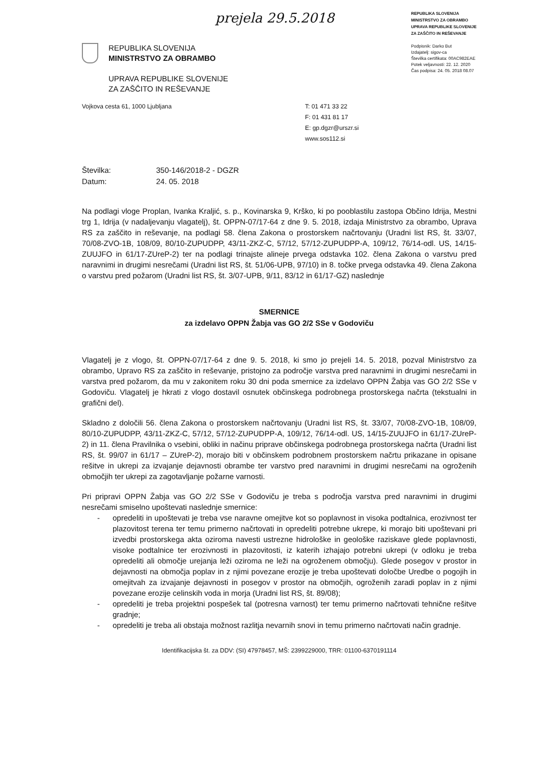prejela 29.5.2018
REPUBLIKA SLOVENIJA
MINISTRSTVO ZA OBRAMBO
UPRAVA REPUBLIKE SLOVENIJE
ZA ZAŠČITO IN REŠEVANJE
Podpisnik: Darko But
Izdajatelj: sigov-ca
Številka certifikata: 00AC982EAE
Potek veljavnosti: 22. 12. 2020
Čas podpisa: 24. 05. 2018 08.07
REPUBLIKA SLOVENIJA
MINISTRSTVO ZA OBRAMBO
UPRAVA REPUBLIKE SLOVENIJE
ZA ZAŠČITO IN REŠEVANJE
Vojkova cesta 61, 1000 Ljubljana T: 01 471 33 22
F: 01 431 81 17
E: gp.dgzr@urszr.si
www.sos112.si
Številka: 350-146/2018-2 - DGZR
Datum: 24. 05. 2018
Na podlagi vloge Proplan, Ivanka Kraljić, s. p., Kovinarska 9, Krško, ki po pooblastilu zastopa Občino Idrija, Mestni trg 1, Idrija (v nadaljevanju vlagatelj), št. OPPN-07/17-64 z dne 9. 5. 2018, izdaja Ministrstvo za obrambo, Uprava RS za zaščito in reševanje, na podlagi 58. člena Zakona o prostorskem načrtovanju (Uradni list RS, št. 33/07, 70/08-ZVO-1B, 108/09, 80/10-ZUPUDPP, 43/11-ZKZ-C, 57/12, 57/12-ZUPUDPP-A, 109/12, 76/14-odl. US, 14/15-ZUUJFO in 61/17-ZUreP-2) ter na podlagi trinajste alineje prvega odstavka 102. člena Zakona o varstvu pred naravnimi in drugimi nesrečami (Uradni list RS, št. 51/06-UPB, 97/10) in 8. točke prvega odstavka 49. člena Zakona o varstvu pred požarom (Uradni list RS, št. 3/07-UPB, 9/11, 83/12 in 61/17-GZ) naslednje
SMERNICE
za izdelavo OPPN Žabja vas GO 2/2 SSe v Godoviču
Vlagatelj je z vlogo, št. OPPN-07/17-64 z dne 9. 5. 2018, ki smo jo prejeli 14. 5. 2018, pozval Ministrstvo za obrambo, Upravo RS za zaščito in reševanje, pristojno za področje varstva pred naravnimi in drugimi nesrečami in varstva pred požarom, da mu v zakonitem roku 30 dni poda smernice za izdelavo OPPN Žabja vas GO 2/2 SSe v Godoviču. Vlagatelj je hkrati z vlogo dostavil osnutek občinskega podrobnega prostorskega načrta (tekstualni in grafični del).
Skladno z določili 56. člena Zakona o prostorskem načrtovanju (Uradni list RS, št. 33/07, 70/08-ZVO-1B, 108/09, 80/10-ZUPUDPP, 43/11-ZKZ-C, 57/12, 57/12-ZUPUDPP-A, 109/12, 76/14-odl. US, 14/15-ZUUJFO in 61/17-ZUreP-2) in 11. člena Pravilnika o vsebini, obliki in načinu priprave občinskega podrobnega prostorskega načrta (Uradni list RS, št. 99/07 in 61/17 – ZUreP-2), morajo biti v občinskem podrobnem prostorskem načrtu prikazane in opisane rešitve in ukrepi za izvajanje dejavnosti obrambe ter varstvo pred naravnimi in drugimi nesrečami na ogroženih območjih ter ukrepi za zagotavljanje požarne varnosti.
Pri pripravi OPPN Žabja vas GO 2/2 SSe v Godoviču je treba s področja varstva pred naravnimi in drugimi nesrečami smiselno upoštevati naslednje smernice:
- opredeliti in upoštevati je treba vse naravne omejitve kot so poplavnost in visoka podtalnica, erozivnost ter plazovitost terena ter temu primerno načrtovati in opredeliti potrebne ukrepe, ki morajo biti upoštevani pri izvedbi prostorskega akta oziroma navesti ustrezne hidrološke in geološke raziskave glede poplavnosti, visoke podtalnice ter erozivnosti in plazovitosti, iz katerih izhajajo potrebni ukrepi (v odloku je treba opredeliti ali območje urejanja leži oziroma ne leži na ogroženem območju). Glede posegov v prostor in dejavnosti na območja poplav in z njimi povezane erozije je treba upoštevati določbe Uredbe o pogojih in omejitvah za izvajanje dejavnosti in posegov v prostor na območjih, ogroženih zaradi poplav in z njimi povezane erozije celinskih voda in morja (Uradni list RS, št. 89/08);
- opredeliti je treba projektni pospešek tal (potresna varnost) ter temu primerno načrtovati tehnične rešitve gradnje;
- opredeliti je treba ali obstaja možnost razlitja nevarnih snovi in temu primerno načrtovati način gradnje.
Identifikacijska št. za DDV: (SI) 47978457, MŠ: 2399229000, TRR: 01100-6370191114